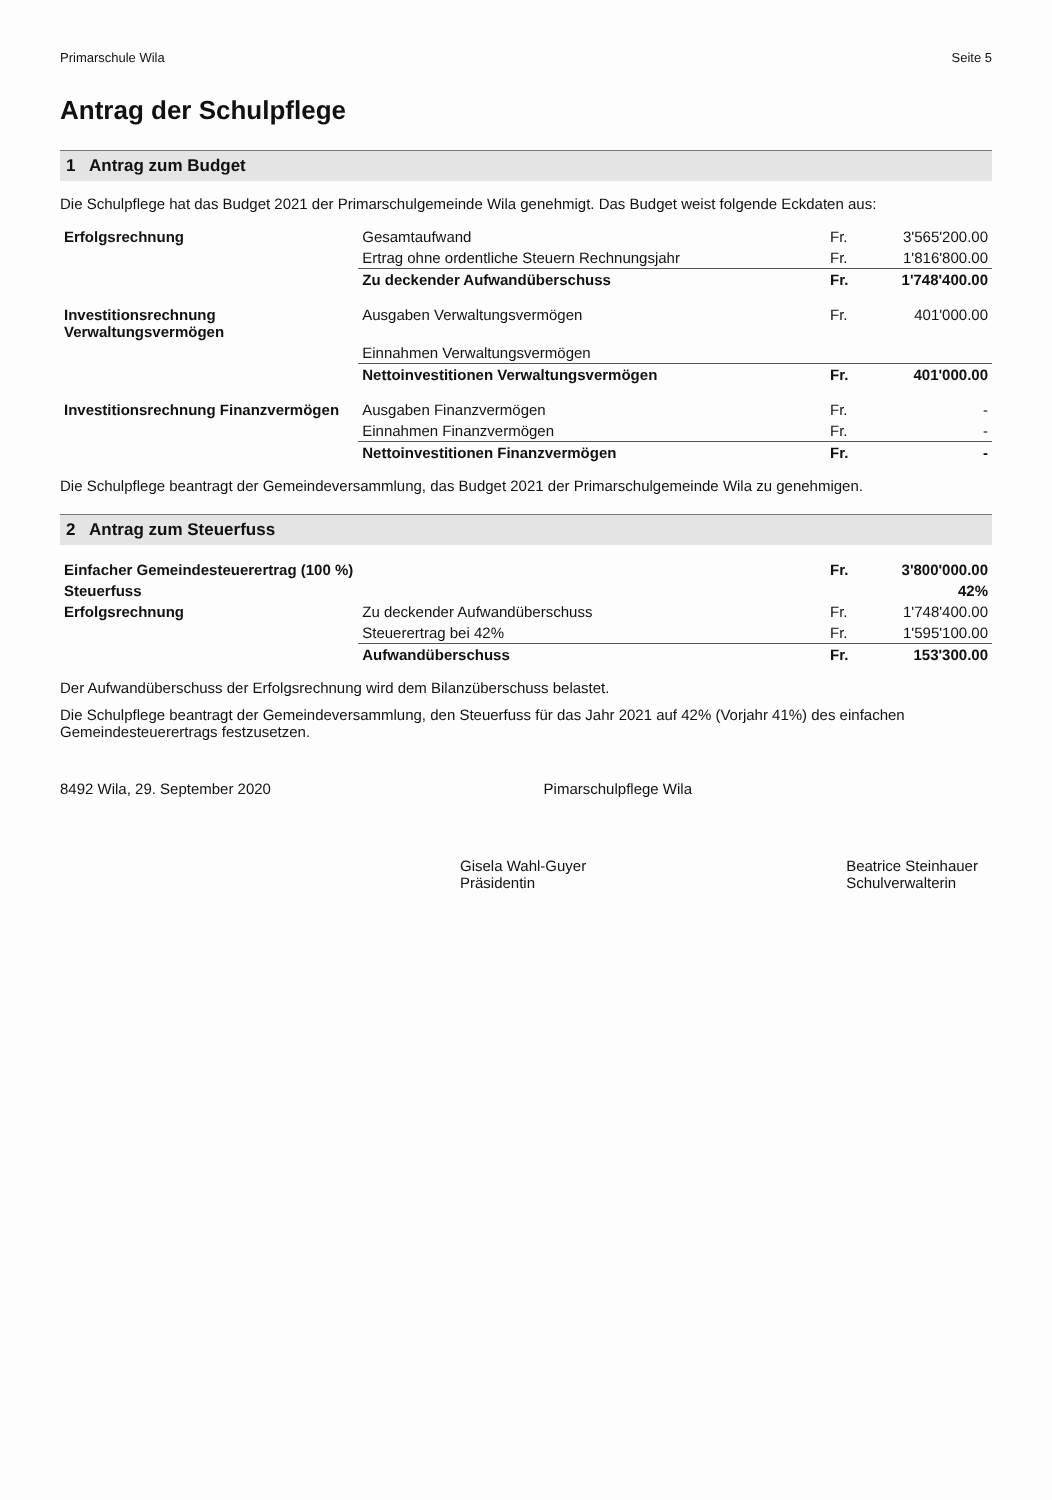Primarschule Wila Seite 5
Antrag der Schulpflege
1 Antrag zum Budget
Die Schulpflege hat das Budget 2021 der Primarschulgemeinde Wila genehmigt. Das Budget weist folgende Eckdaten aus:
| Erfolgsrechnung | Gesamtaufwand | Fr. | 3'565'200.00 |
| | Ertrag ohne ordentliche Steuern Rechnungsjahr | Fr. | 1'816'800.00 |
| | Zu deckender Aufwandüberschuss | Fr. | 1'748'400.00 |
| Investitionsrechnung Verwaltungsvermögen | Ausgaben Verwaltungsvermögen | Fr. | 401'000.00 |
| | Einnahmen Verwaltungsvermögen | | |
| | Nettoinvestitionen Verwaltungsvermögen | Fr. | 401'000.00 |
| Investitionsrechnung Finanzvermögen | Ausgaben Finanzvermögen | Fr. | - |
| | Einnahmen Finanzvermögen | Fr. | - |
| | Nettoinvestitionen Finanzvermögen | Fr. | - |
Die Schulpflege beantragt der Gemeindeversammlung, das Budget 2021 der Primarschulgemeinde Wila zu genehmigen.
2 Antrag zum Steuerfuss
| Einfacher Gemeindesteuerertrag (100 %) | | Fr. | 3'800'000.00 |
| Steuerfuss | | | 42% |
| Erfolgsrechnung | Zu deckender Aufwandüberschuss | Fr. | 1'748'400.00 |
| | Steuerertrag bei 42% | Fr. | 1'595'100.00 |
| | Aufwandüberschuss | Fr. | 153'300.00 |
Der Aufwandüberschuss der Erfolgsrechnung wird dem Bilanzüberschuss belastet.
Die Schulpflege beantragt der Gemeindeversammlung, den Steuerfuss für das Jahr 2021 auf 42% (Vorjahr 41%) des einfachen Gemeindesteuerertrags festzusetzen.
8492 Wila, 29. September 2020 Pimarschulpflege Wila
Gisela Wahl-Guyer
Präsidentin
Beatrice Steinhauer
Schulverwalterin